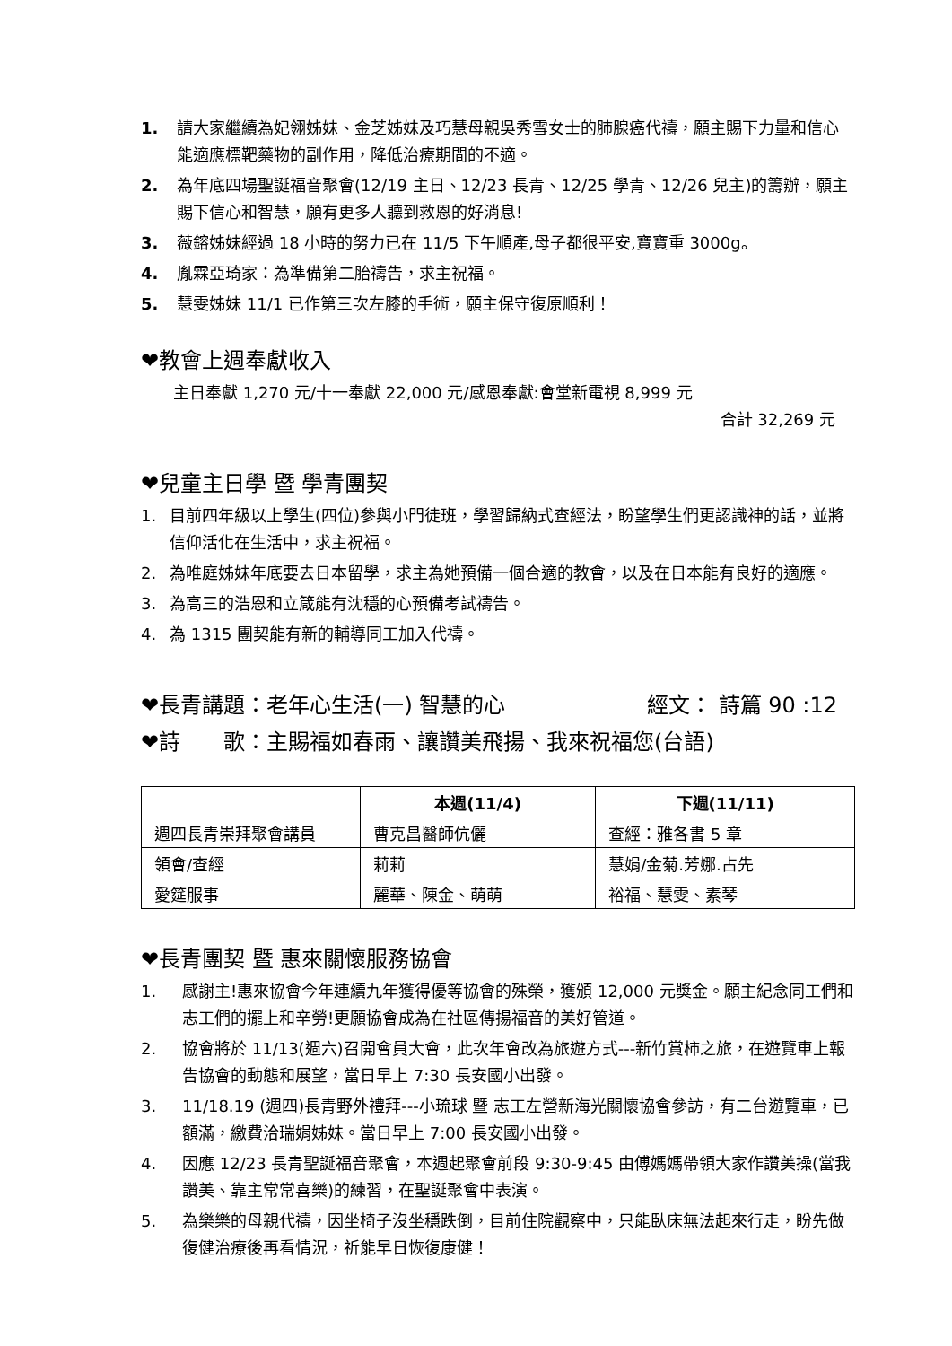1. 請大家繼續為妃翎姊妹、金芝姊妹及巧慧母親吳秀雪女士的肺腺癌代禱，願主賜下力量和信心能適應標靶藥物的副作用，降低治療期間的不適。
2. 為年底四場聖誕福音聚會(12/19 主日、12/23 長青、12/25 學青、12/26 兒主)的籌辦，願主賜下信心和智慧，願有更多人聽到救恩的好消息!
3. 薇鎔姊妹經過 18 小時的努力已在 11/5 下午順產,母子都很平安,寶寶重 3000g。
4. 胤霖亞琦家：為準備第二胎禱告，求主祝福。
5. 慧雯姊妹 11/1 已作第三次左膝的手術，願主保守復原順利！
❤教會上週奉獻收入
主日奉獻 1,270 元/十一奉獻 22,000 元/感恩奉獻:會堂新電視 8,999 元
合計 32,269 元
❤兒童主日學 暨 學青團契
1. 目前四年級以上學生(四位)參與小門徒班，學習歸納式查經法，盼望學生們更認識神的話，並將信仰活化在生活中，求主祝福。
2. 為唯庭姊妹年底要去日本留學，求主為她預備一個合適的教會，以及在日本能有良好的適應。
3. 為高三的浩恩和立箴能有沈穩的心預備考試禱告。
4. 為 1315 團契能有新的輔導同工加入代禱。
❤長青講題：老年心生活(一) 智慧的心 經文： 詩篇 90 :12
❤詩　　歌：主賜福如春雨、讓讚美飛揚、我來祝福您(台語)
| | 本週(11/4) | 下週(11/11) |
| --- | --- | --- |
| 週四長青崇拜聚會講員 | 曹克昌醫師伉儷 | 查經：雅各書 5 章 |
| 領會/查經 | 莉莉 | 慧娟/金菊.芳娜.占先 |
| 愛筵服事 | 麗華、陳金、萌萌 | 裕福、慧雯、素琴 |
❤長青團契 暨 惠來關懷服務協會
1. 感謝主!惠來協會今年連續九年獲得優等協會的殊榮，獲頒 12,000 元獎金。願主紀念同工們和志工們的擺上和辛勞!更願協會成為在社區傳揚福音的美好管道。
2. 協會將於 11/13(週六)召開會員大會，此次年會改為旅遊方式---新竹賞柿之旅，在遊覽車上報告協會的動態和展望，當日早上 7:30 長安國小出發。
3. 11/18.19 (週四)長青野外禮拜---小琉球 暨 志工左營新海光關懷協會參訪，有二台遊覽車，已額滿，繳費洽瑞娟姊妹。當日早上 7:00 長安國小出發。
4. 因應 12/23 長青聖誕福音聚會，本週起聚會前段 9:30-9:45 由傅媽媽帶領大家作讚美操(當我讚美、靠主常常喜樂)的練習，在聖誕聚會中表演。
5. 為樂樂的母親代禱，因坐椅子沒坐穩跌倒，目前住院觀察中，只能臥床無法起來行走，盼先做復健治療後再看情況，祈能早日恢復康健！